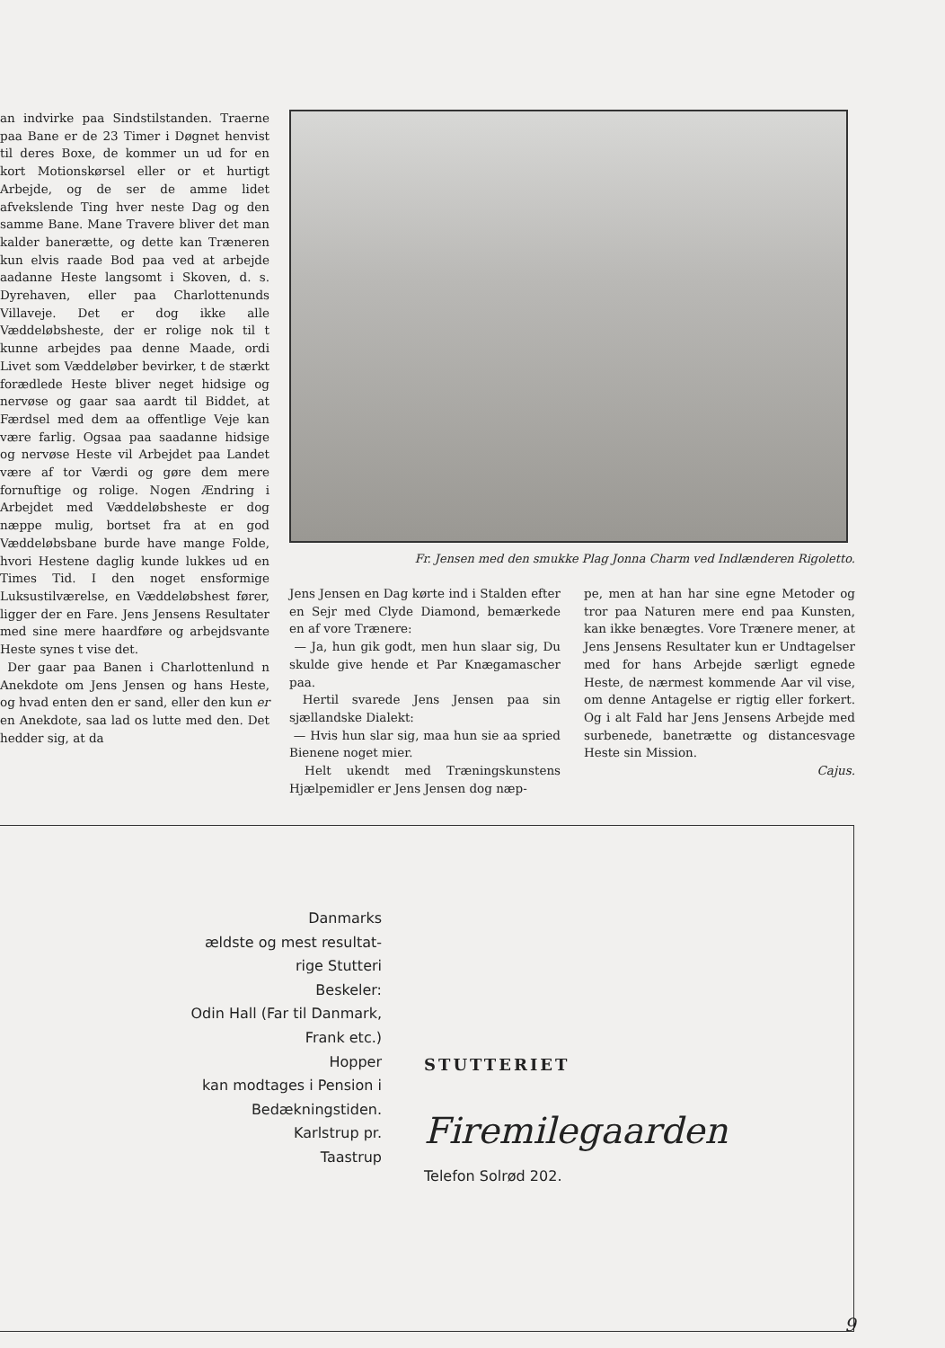an indvirke paa Sindstilstanden. Traerne paa Bane er de 23 Timer i Døgnet henvist til deres Boxe, de kommer un ud for en kort Motionskørsel eller or et hurtigt Arbejde, og de ser de amme lidet afvekslende Ting hver neste Dag og den samme Bane. Mane Travere bliver det man kalder banerætte, og dette kan Træneren kun elvis raade Bod paa ved at arbejde aadanne Heste langsomt i Skoven, d. s. Dyrehaven, eller paa Charlottenunds Villaveje. Det er dog ikke alle Væddeløbsheste, der er rolige nok til t kunne arbejdes paa denne Maade, ordi Livet som Væddeløber bevirker, t de stærkt forædlede Heste bliver neget hidsige og nervøse og gaar saa aardt til Biddet, at Færdsel med dem aa offentlige Veje kan være farlig. Ogsaa paa saadanne hidsige og nervøse Heste vil Arbejdet paa Landet være af tor Værdi og gøre dem mere fornuftige og rolige. Nogen Ændring i Arbejdet med Væddeløbsheste er dog næppe mulig, bortset fra at en god Væddeløbsbane burde have mange Folde, hvori Hestene daglig kunde lukkes ud en Times Tid. I den noget ensformige Luksustilværelse, en Væddeløbshest fører, ligger der en Fare. Jens Jensens Resultater med sine mere haardføre og arbejdsvante Heste synes t vise det.
Der gaar paa Banen i Charlottenlund n Anekdote om Jens Jensen og hans Heste, og hvad enten den er sand, eller den kun er en Anekdote, saa lad os lutte med den. Det hedder sig, at da
Fr. Jensen med den smukke Plag Jonna Charm ved Indlænderen Rigoletto.
Jens Jensen en Dag kørte ind i Stalden efter en Sejr med Clyde Diamond, bemærkede en af vore Trænere:
— Ja, hun gik godt, men hun slaar sig, Du skulde give hende et Par Knægamascher paa.
Hertil svarede Jens Jensen paa sin sjællandske Dialekt:
— Hvis hun slar sig, maa hun sie aa spried Bienene noget mier.
Helt ukendt med Træningskunstens Hjælpemidler er Jens Jensen dog næp-
pe, men at han har sine egne Metoder og tror paa Naturen mere end paa Kunsten, kan ikke benægtes. Vore Trænere mener, at Jens Jensens Resultater kun er Undtagelser med for hans Arbejde særligt egnede Heste, de nærmest kommende Aar vil vise, om denne Antagelse er rigtig eller forkert. Og i alt Fald har Jens Jensens Arbejde med surbenede, banetrætte og distancesvage Heste sin Mission.
Cajus.
Danmarks
ældste og mest resultat-
rige Stutteri
Beskeler:
Odin Hall (Far til Danmark,
Frank etc.)
Hopper
kan modtages i Pension i
Bedækningstiden.
Karlstrup pr.
Taastrup
STUTTERIET
Firemilegaarden
Telefon Solrød 202.
9